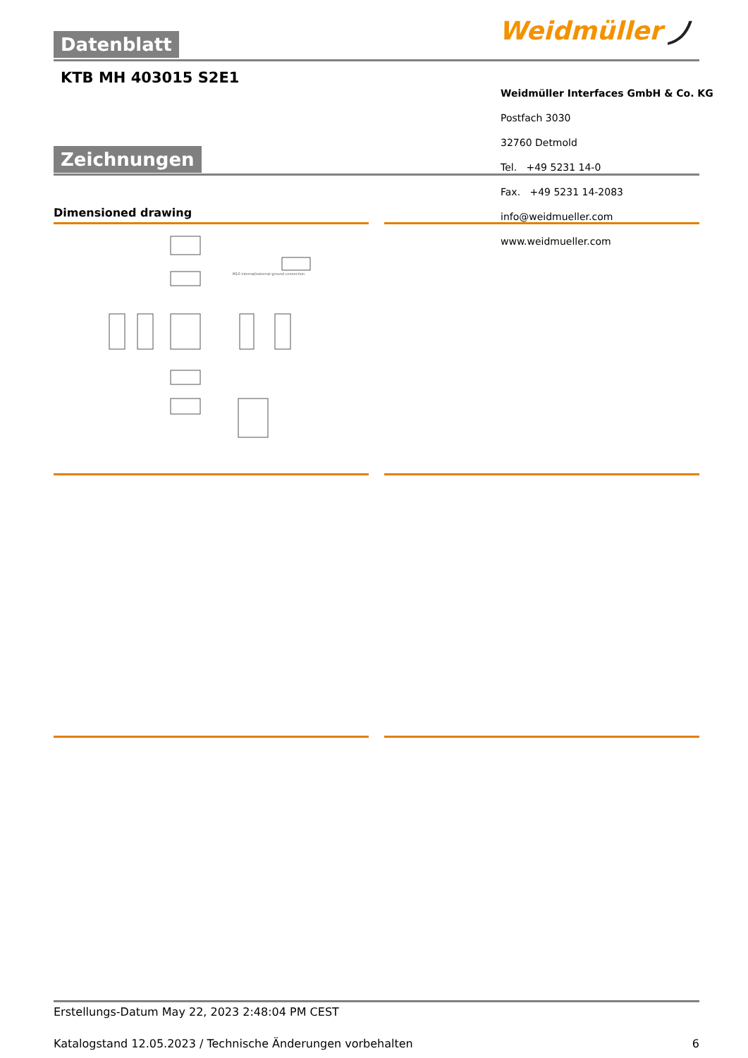Datenblatt Weidmüller ⵰
KTB MH 403015 S2E1
Weidmüller Interfaces GmbH & Co. KG
Postfach 3030
32760 Detmold
Tel. +49 5231 14-0
Fax. +49 5231 14-2083
info@weidmueller.com
www.weidmueller.com
Zeichnungen
Dimensioned drawing
M10 internal/external ground connection
Erstellungs-Datum May 22, 2023 2:48:04 PM CEST
Katalogstand 12.05.2023 / Technische Änderungen vorbehalten 6